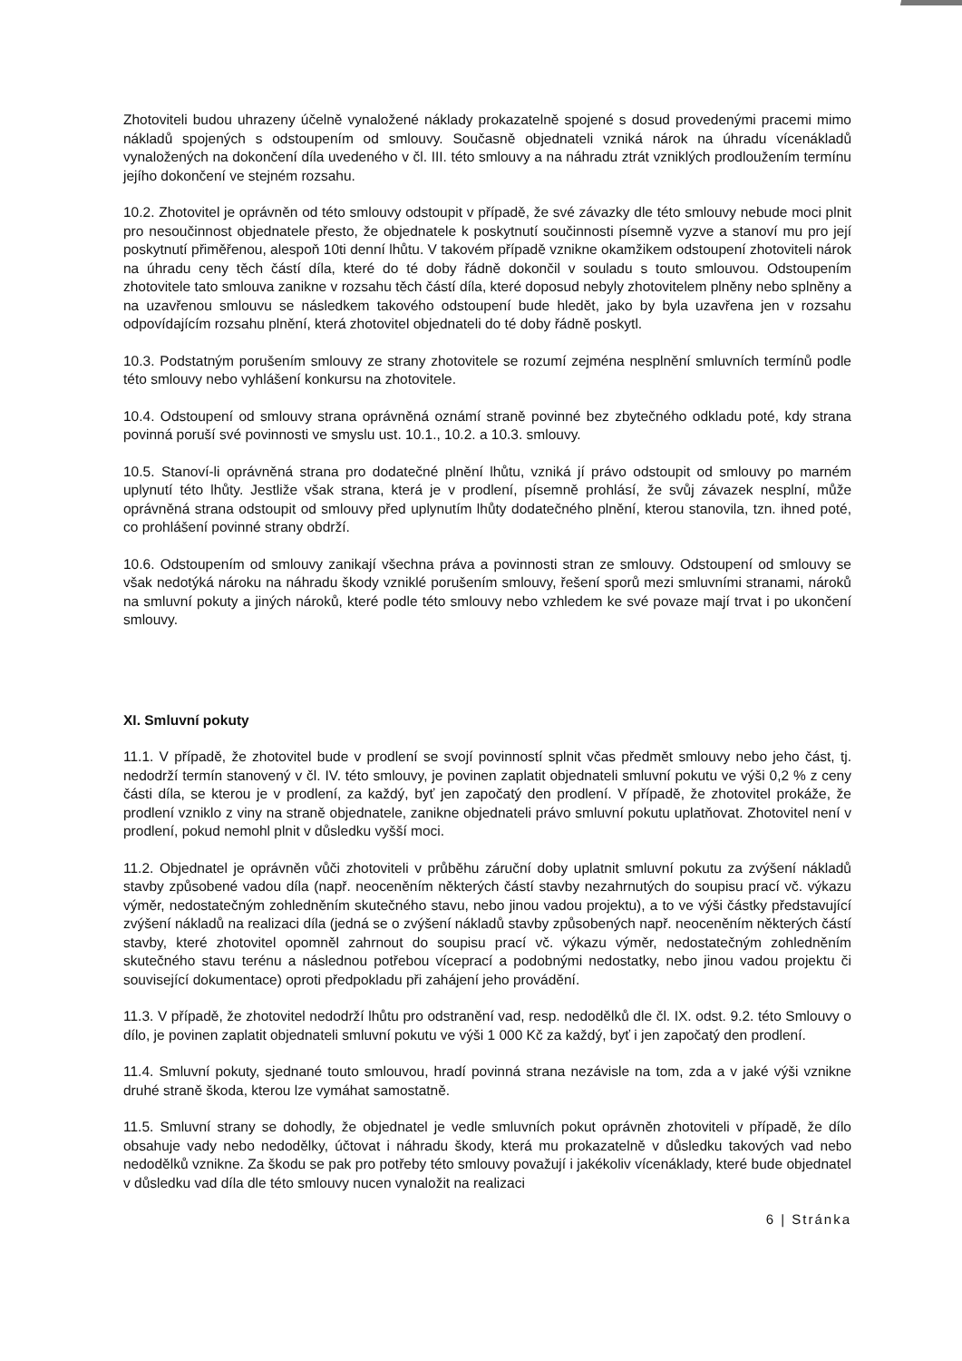Zhotoviteli budou uhrazeny účelně vynaložené náklady prokazatelně spojené s dosud provedenými pracemi mimo nákladů spojených s odstoupením od smlouvy. Současně objednateli vzniká nárok na úhradu vícenákladů vynaložených na dokončení díla uvedeného v čl. III. této smlouvy a na náhradu ztrát vzniklých prodloužením termínu jejího dokončení ve stejném rozsahu.
10.2. Zhotovitel je oprávněn od této smlouvy odstoupit v případě, že své závazky dle této smlouvy nebude moci plnit pro nesoučinnost objednatele přesto, že objednatele k poskytnutí součinnosti písemně vyzve a stanoví mu pro její poskytnutí přiměřenou, alespoň 10ti denní lhůtu. V takovém případě vznikne okamžikem odstoupení zhotoviteli nárok na úhradu ceny těch částí díla, které do té doby řádně dokončil v souladu s touto smlouvou. Odstoupením zhotovitele tato smlouva zanikne v rozsahu těch částí díla, které doposud nebyly zhotovitelem plněny nebo splněny a na uzavřenou smlouvu se následkem takového odstoupení bude hledět, jako by byla uzavřena jen v rozsahu odpovídajícím rozsahu plnění, která zhotovitel objednateli do té doby řádně poskytl.
10.3. Podstatným porušením smlouvy ze strany zhotovitele se rozumí zejména nesplnění smluvních termínů podle této smlouvy nebo vyhlášení konkursu na zhotovitele.
10.4. Odstoupení od smlouvy strana oprávněná oznámí straně povinné bez zbytečného odkladu poté, kdy strana povinná poruší své povinnosti ve smyslu ust. 10.1., 10.2. a 10.3. smlouvy.
10.5. Stanoví-li oprávněná strana pro dodatečné plnění lhůtu, vzniká jí právo odstoupit od smlouvy po marném uplynutí této lhůty. Jestliže však strana, která je v prodlení, písemně prohlásí, že svůj závazek nesplní, může oprávněná strana odstoupit od smlouvy před uplynutím lhůty dodatečného plnění, kterou stanovila, tzn. ihned poté, co prohlášení povinné strany obdrží.
10.6. Odstoupením od smlouvy zanikají všechna práva a povinnosti stran ze smlouvy. Odstoupení od smlouvy se však nedotýká nároku na náhradu škody vzniklé porušením smlouvy, řešení sporů mezi smluvními stranami, nároků na smluvní pokuty a jiných nároků, které podle této smlouvy nebo vzhledem ke své povaze mají trvat i po ukončení smlouvy.
XI. Smluvní pokuty
11.1. V případě, že zhotovitel bude v prodlení se svojí povinností splnit včas předmět smlouvy nebo jeho část, tj. nedodrží termín stanovený v čl. IV. této smlouvy, je povinen zaplatit objednateli smluvní pokutu ve výši 0,2 % z ceny části díla, se kterou je v prodlení, za každý, byť jen započatý den prodlení. V případě, že zhotovitel prokáže, že prodlení vzniklo z viny na straně objednatele, zanikne objednateli právo smluvní pokutu uplatňovat. Zhotovitel není v prodlení, pokud nemohl plnit v důsledku vyšší moci.
11.2. Objednatel je oprávněn vůči zhotoviteli v průběhu záruční doby uplatnit smluvní pokutu za zvýšení nákladů stavby způsobené vadou díla (např. neoceněním některých částí stavby nezahrnutých do soupisu prací vč. výkazu výměr, nedostatečným zohledněním skutečného stavu, nebo jinou vadou projektu), a to ve výši částky představující zvýšení nákladů na realizaci díla (jedná se o zvýšení nákladů stavby způsobených např. neoceněním některých částí stavby, které zhotovitel opomněl zahrnout do soupisu prací vč. výkazu výměr, nedostatečným zohledněním skutečného stavu terénu a následnou potřebou víceprací a podobnými nedostatky, nebo jinou vadou projektu či související dokumentace) oproti předpokladu při zahájení jeho provádění.
11.3. V případě, že zhotovitel nedodrží lhůtu pro odstranění vad, resp. nedodělků dle čl. IX. odst. 9.2. této Smlouvy o dílo, je povinen zaplatit objednateli smluvní pokutu ve výši 1 000 Kč za každý, byť i jen započatý den prodlení.
11.4. Smluvní pokuty, sjednané touto smlouvou, hradí povinná strana nezávisle na tom, zda a v jaké výši vznikne druhé straně škoda, kterou lze vymáhat samostatně.
11.5. Smluvní strany se dohodly, že objednatel je vedle smluvních pokut oprávněn zhotoviteli v případě, že dílo obsahuje vady nebo nedodělky, účtovat i náhradu škody, která mu prokazatelně v důsledku takových vad nebo nedodělků vznikne. Za škodu se pak pro potřeby této smlouvy považují i jakékoliv vícenáklady, které bude objednatel v důsledku vad díla dle této smlouvy nucen vynaložit na realizaci
6 | Stránka